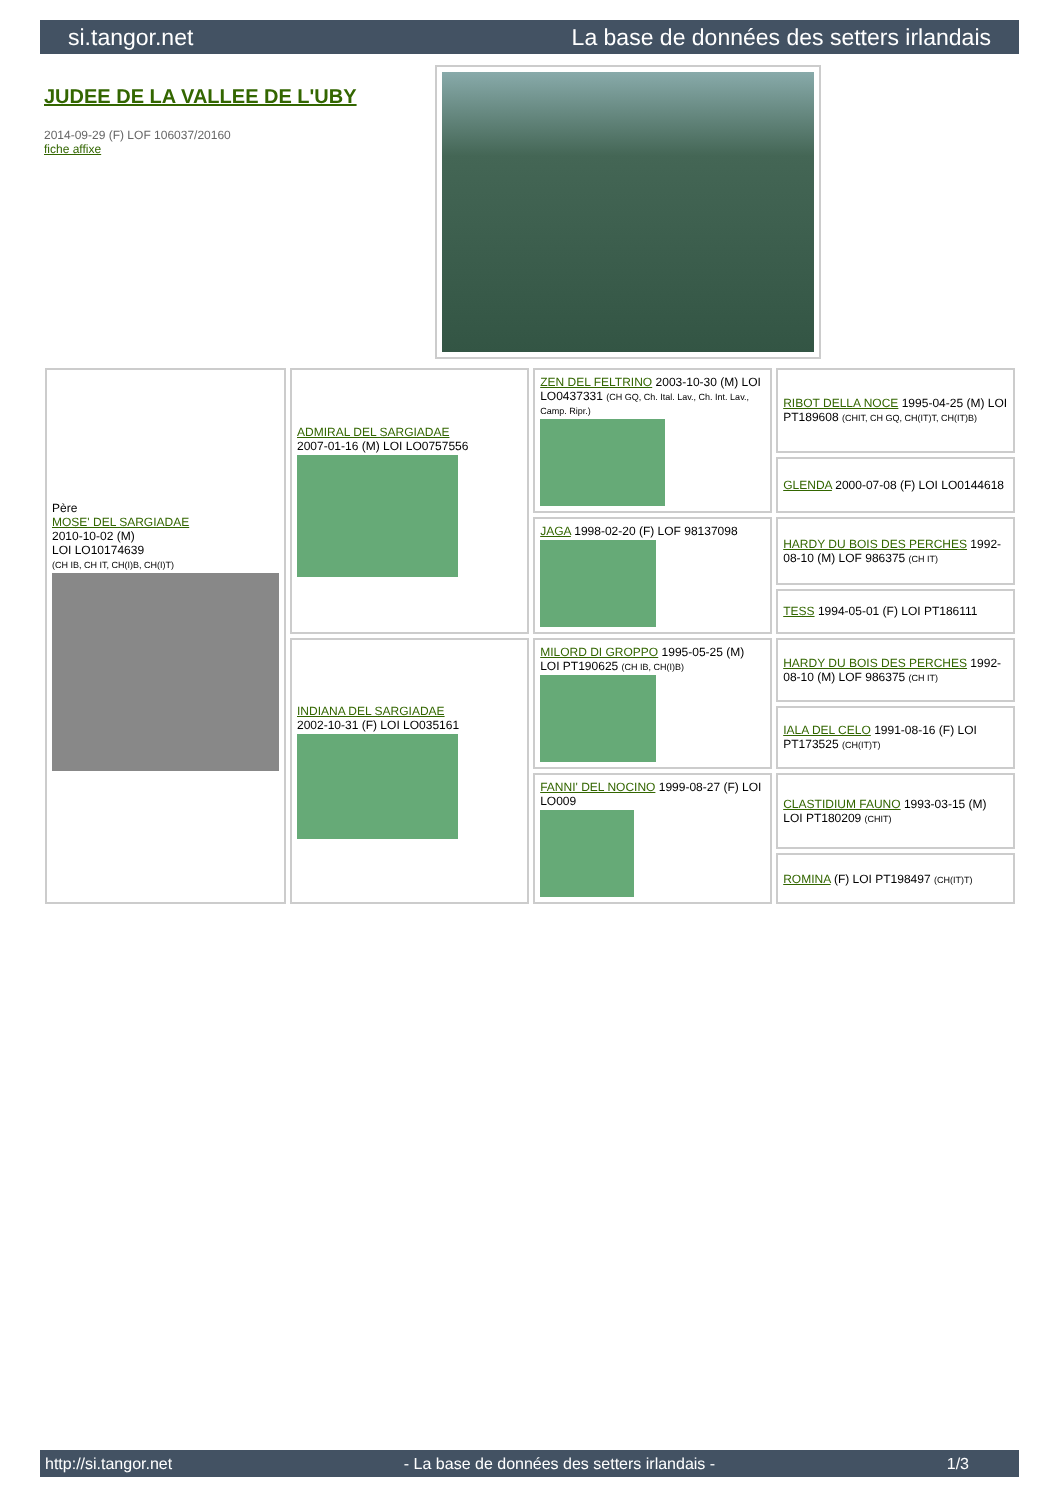si.tangor.net La base de données des setters irlandais
JUDEE DE LA VALLEE DE L'UBY
2014-09-29 (F) LOF 106037/20160
fiche affixe
| Père MOSE' DEL SARGIADAE 2010-10-02 (M) LOI LO10174639 (CH IB, CH IT, CH(I)B, CH(I)T) | ADMIRAL DEL SARGIADAE 2007-01-16 (M) LOI LO0757556 | ZEN DEL FELTRINO 2003-10-30 (M) LOI LO0437331 (CH GQ, Ch. Ital. Lav., Ch. Int. Lav., Camp. Ripr.) | RIBOT DELLA NOCE 1995-04-25 (M) LOI PT189608 (CHIT, CH GQ, CH(IT)T, CH(IT)B) |
| | | | GLENDA 2000-07-08 (F) LOI LO0144618 |
| | | JAGA 1998-02-20 (F) LOF 98137098 | HARDY DU BOIS DES PERCHES 1992-08-10 (M) LOF 986375 (CH IT) |
| | | | TESS 1994-05-01 (F) LOI PT186111 |
| | INDIANA DEL SARGIADAE 2002-10-31 (F) LOI LO035161 | MILORD DI GROPPO 1995-05-25 (M) LOI PT190625 (CH IB, CH(I)B) | HARDY DU BOIS DES PERCHES 1992-08-10 (M) LOF 986375 (CH IT) |
| | | | IALA DEL CELO 1991-08-16 (F) LOI PT173525 (CH(IT)T) |
| | | FANNI' DEL NOCINO 1999-08-27 (F) LOI LO009 | CLASTIDIUM FAUNO 1993-03-15 (M) LOI PT180209 (CHIT) |
| | | | ROMINA (F) LOI PT198497 (CH(IT)T) |
http://si.tangor.net - La base de données des setters irlandais - 1/3